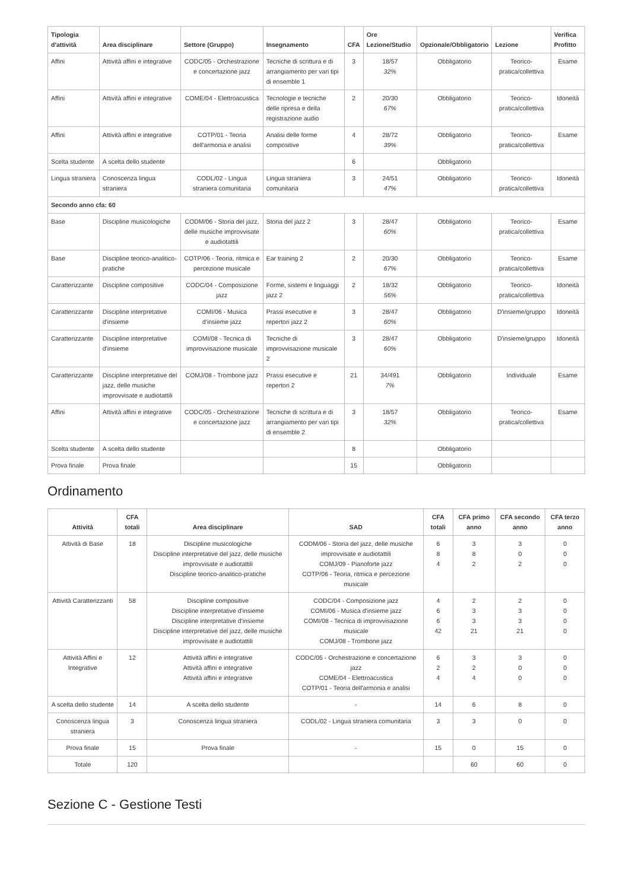| Tipologia d'attività | Area disciplinare | Settore (Gruppo) | Insegnamento | CFA | Ore Lezione/Studio | Opzionale/Obbligatorio | Lezione | Verifica Profitto |
| --- | --- | --- | --- | --- | --- | --- | --- | --- |
| Affini | Attività affini e integrative | CODC/05 - Orchestrazione e concertazione jazz | Tecniche di scrittura e di arrangiamento per vari tipi di ensemble 1 | 3 | 18/57 32% | Obbligatorio | Teorico-pratica/collettiva | Esame |
| Affini | Attività affini e integrative | COME/04 - Elettroacustica | Tecnologie e tecniche delle ripresa e della registrazione audio | 2 | 20/30 67% | Obbligatorio | Teorico-pratica/collettiva | Idoneità |
| Affini | Attività affini e integrative | COTP/01 - Teoria dell'armonia e analisi | Analisi delle forme compositive | 4 | 28/72 39% | Obbligatorio | Teorico-pratica/collettiva | Esame |
| Scelta studente | A scelta dello studente | | | 6 | | Obbligatorio | | |
| Lingua straniera | Conoscenza lingua straniera | CODL/02 - Lingua straniera comunitaria | Lingua straniera comunitaria | 3 | 24/51 47% | Obbligatorio | Teorico-pratica/collettiva | Idoneità |
| Secondo anno cfa: 60 | | | | | | | | |
| Base | Discipline musicologiche | CODM/06 - Storia del jazz, delle musiche improvvisate e audiotattili | Storia del jazz 2 | 3 | 28/47 60% | Obbligatorio | Teorico-pratica/collettiva | Esame |
| Base | Discipline teorico-analitico-pratiche | COTP/06 - Teoria, ritmica e percezione musicale | Ear training 2 | 2 | 20/30 67% | Obbligatorio | Teorico-pratica/collettiva | Esame |
| Caratterizzante | Discipline compositive | CODC/04 - Composizione jazz | Forme, sistemi e linguaggi jazz 2 | 2 | 18/32 56% | Obbligatorio | Teorico-pratica/collettiva | Idoneità |
| Caratterizzante | Discipline interpretative d'insieme | COMI/06 - Musica d'insieme jazz | Prassi esecutive e repertori jazz 2 | 3 | 28/47 60% | Obbligatorio | D'insieme/gruppo | Idoneità |
| Caratterizzante | Discipline interpretative d'insieme | COMI/08 - Tecnica di improvvisazione musicale | Tecniche di improvvisazione musicale 2 | 3 | 28/47 60% | Obbligatorio | D'insieme/gruppo | Idoneità |
| Caratterizzante | Discipline interpretative del jazz, delle musiche improvvisate e audiotattili | COMJ/08 - Trombone jazz | Prassi esecutive e repertori 2 | 21 | 34/491 7% | Obbligatorio | Individuale | Esame |
| Affini | Attività affini e integrative | CODC/05 - Orchestrazione e concertazione jazz | Tecniche di scrittura e di arrangiamento per vari tipi di ensemble 2 | 3 | 18/57 32% | Obbligatorio | Teorico-pratica/collettiva | Esame |
| Scelta studente | A scelta dello studente | | | 8 | | Obbligatorio | | |
| Prova finale | Prova finale | | | 15 | | Obbligatorio | | |
Ordinamento
| Attività | CFA totali | Area disciplinare | SAD | CFA totali | CFA primo anno | CFA secondo anno | CFA terzo anno |
| --- | --- | --- | --- | --- | --- | --- | --- |
| Attività di Base | 18 | Discipline musicologiche Discipline interpretative del jazz, delle musiche improvvisate e audiotattili Discipline teorico-analitico-pratiche | CODM/06 - Storia del jazz, delle musiche improvvisate e audiotattili COMJ/09 - Pianoforte jazz COTP/06 - Teoria, ritmica e percezione musicale | 6 8 4 | 3 8 2 | 3 0 2 | 0 0 0 |
| Attività Caratterizzanti | 58 | Discipline compositive Discipline interpretative d'insieme Discipline interpretative d'insieme Discipline interpretative del jazz, delle musiche improvvisate e audiotattili | CODC/04 - Composizione jazz COMI/06 - Musica d'insieme jazz COMI/08 - Tecnica di improvvisazione musicale COMJ/08 - Trombone jazz | 4 6 6 42 | 2 3 3 21 | 2 3 3 21 | 0 0 0 0 |
| Attività Affini e Integrative | 12 | Attività affini e integrative Attività affini e integrative Attività affini e integrative | CODC/05 - Orchestrazione e concertazione jazz COME/04 - Elettroacustica COTP/01 - Teoria dell'armonia e analisi | 6 2 4 | 3 2 4 | 3 0 0 | 0 0 0 |
| A scelta dello studente | 14 | A scelta dello studente | - | 14 | 6 | 8 | 0 |
| Conoscenza lingua straniera | 3 | Conoscenza lingua straniera | CODL/02 - Lingua straniera comunitaria | 3 | 3 | 0 | 0 |
| Prova finale | 15 | Prova finale | - | 15 | 0 | 15 | 0 |
| Totale | 120 | | | | 60 | 60 | 0 |
Sezione C - Gestione Testi